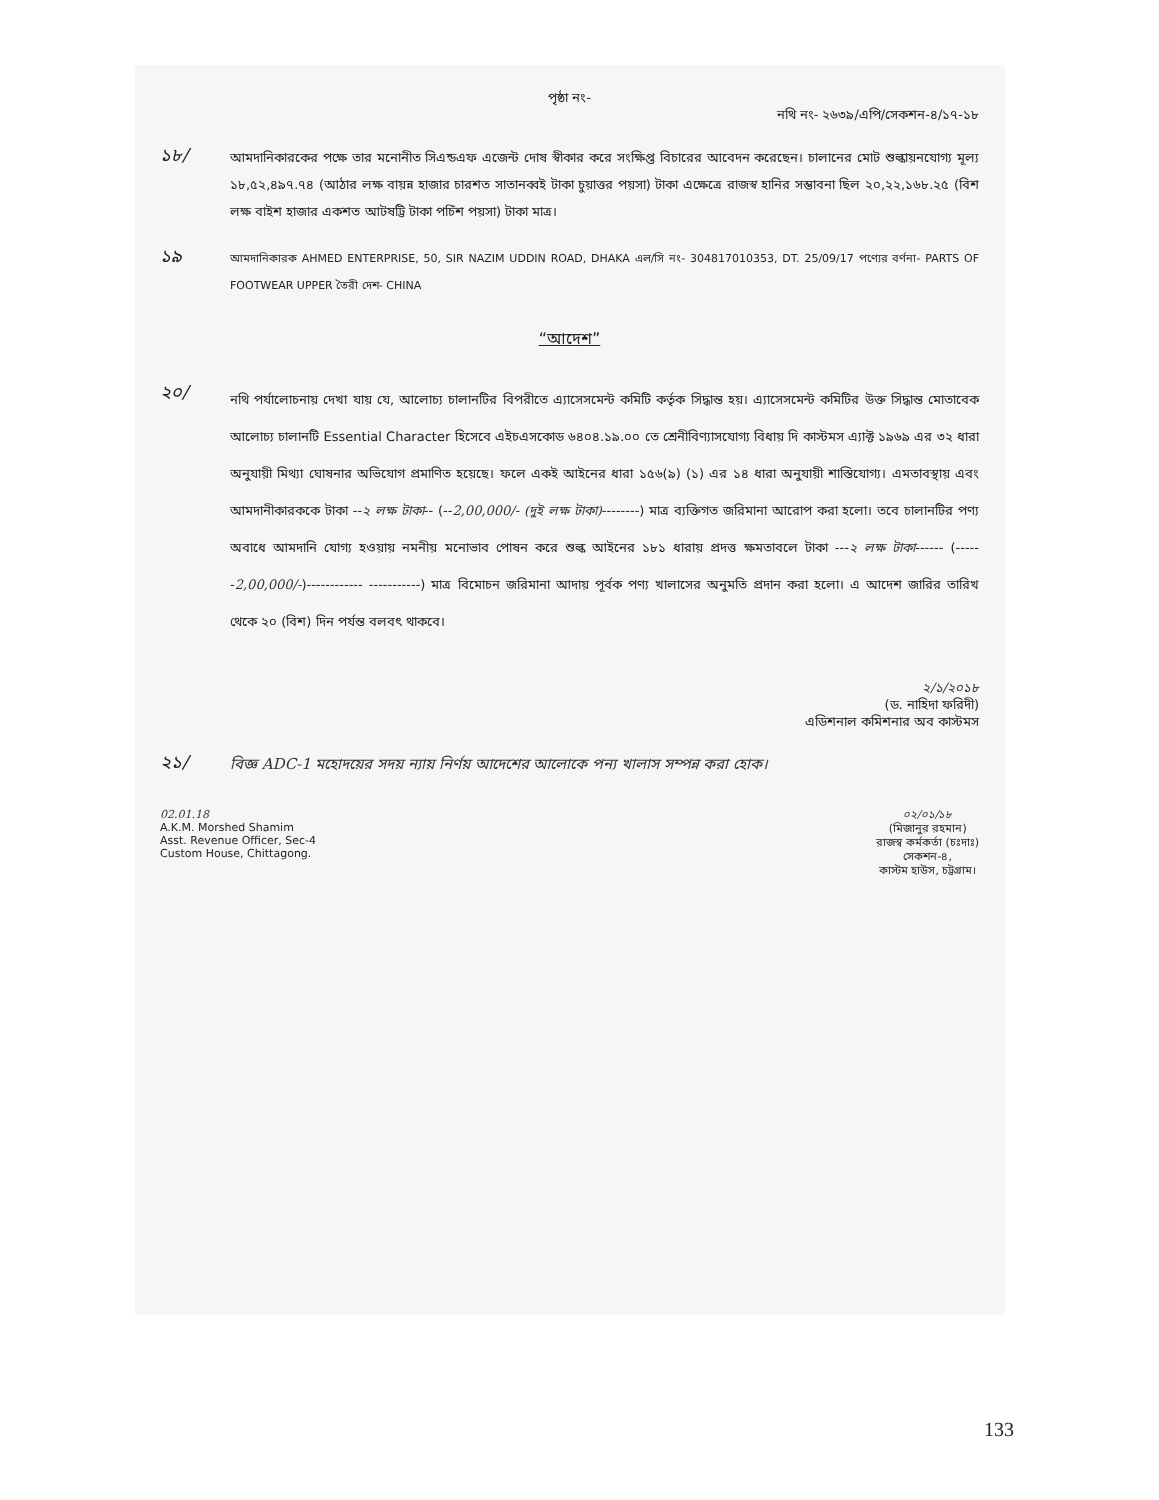পৃষ্ঠা নং-
নথি নং- ২৬৩৯/এপি/সেকশন-৪/১৭-১৮
১৮/
আমদানিকারকের পক্ষে তার মনোনীত সিএন্ডএফ এজেন্ট দোষ স্বীকার করে সংক্ষিপ্ত বিচারের আবেদন করেছেন। চালানের মোট শুল্কায়নযোগ্য মূল্য ১৮,৫২,৪৯৭.৭৪ (আঠার লক্ষ বায়ন্ন হাজার চারশত সাতানব্বই টাকা চুয়াত্তর পয়সা) টাকা এক্ষেত্রে রাজস্ব হানির সম্ভাবনা ছিল ২০,২২,১৬৮.২৫ (বিশ লক্ষ বাইশ হাজার একশত আটষট্টি টাকা পচিঁশ পয়সা) টাকা মাত্র।
১৯
আমদানিকারক AHMED ENTERPRISE, 50, SIR NAZIM UDDIN ROAD, DHAKA এল/সি নং- 304817010353, DT. 25/09/17 পণ্যের বর্ণনা- PARTS OF FOOTWEAR UPPER তৈরী দেশ- CHINA
“আদেশ”
২০/
নথি পর্যালোচনায় দেখা যায় যে, আলোচ্য চালানটির বিপরীতে এ্যাসেসমেন্ট কমিটি কর্তৃক সিদ্ধান্ত হয়। এ্যাসেসমেন্ট কমিটির উক্ত সিদ্ধান্ত মোতাবেক আলোচ্য চালানটি Essential Character হিসেবে এইচএসকোড ৬৪০৪.১৯.০০ তে শ্রেনীবিণ্যাসযোগ্য বিধায় দি কাস্টমস এ্যাক্ট ১৯৬৯ এর ৩২ ধারা অনুযায়ী মিথ্যা ঘোষনার অভিযোগ প্রমাণিত হয়েছে। ফলে একই আইনের ধারা ১৫৬(৯) (১) এর ১৪ ধারা অনুযায়ী শাস্তিযোগ্য। এমতাবস্থায় এবং আমদানীকারককে টাকা --২ লক্ষ টাকা-- (--2,00,000/- (দুই লক্ষ টাকা)--------) মাত্র ব্যক্তিগত জরিমানা আরোপ করা হলো। তবে চালানটির পণ্য অবাধে আমদানি যোগ্য হওয়ায় নমনীয় মনোভাব পোষন করে শুল্ক আইনের ১৮১ ধারায় প্রদত্ত ক্ষমতাবলে টাকা ---২ লক্ষ টাকা------ (------2,00,000/-)------------ -----------) মাত্র বিমোচন জরিমানা আদায় পূর্বক পণ্য খালাসের অনুমতি প্রদান করা হলো। এ আদেশ জারির তারিখ থেকে ২০ (বিশ) দিন পর্যন্ত বলবৎ থাকবে।
২/১/২০১৮
(ড. নাহিদা ফরিদী)
এডিশনাল কমিশনার অব কাস্টমস
২১/
বিজ্ঞ ADC-1 মহোদয়ের সদয় ন্যায় নির্ণয় আদেশের আলোকে পন্য খালাস সম্পন্ন করা হোক।
02.01.18
A.K.M. Morshed Shamim
Asst. Revenue Officer, Sec-4
Custom House, Chittagong.
০২/০১/১৮
(মিজানুর রহমান)
রাজস্ব কর্মকর্তা (চঃদাঃ)
সেকশন-৪,
কাস্টম হাউস, চট্টগ্রাম।
133